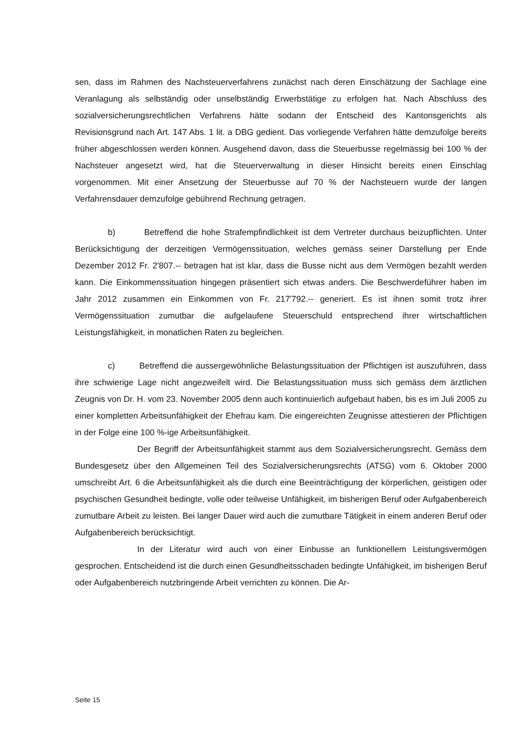sen, dass im Rahmen des Nachsteuerverfahrens zunächst nach deren Einschätzung der Sachlage eine Veranlagung als selbständig oder unselbständig Erwerbstätige zu erfolgen hat. Nach Abschluss des sozialversicherungsrechtlichen Verfahrens hätte sodann der Entscheid des Kantonsgerichts als Revisionsgrund nach Art. 147 Abs. 1 lit. a DBG gedient. Das vorliegende Verfahren hätte demzufolge bereits früher abgeschlossen werden können. Ausgehend davon, dass die Steuerbusse regelmässig bei 100 % der Nachsteuer angesetzt wird, hat die Steuerverwaltung in dieser Hinsicht bereits einen Einschlag vorgenommen. Mit einer Ansetzung der Steuerbusse auf 70 % der Nachsteuern wurde der langen Verfahrensdauer demzufolge gebührend Rechnung getragen.
b) Betreffend die hohe Strafempfindlichkeit ist dem Vertreter durchaus beizupflichten. Unter Berücksichtigung der derzeitigen Vermögenssituation, welches gemäss seiner Darstellung per Ende Dezember 2012 Fr. 2'807.-- betragen hat ist klar, dass die Busse nicht aus dem Vermögen bezahlt werden kann. Die Einkommenssituation hingegen präsentiert sich etwas anders. Die Beschwerdeführer haben im Jahr 2012 zusammen ein Einkommen von Fr. 217'792.-- generiert. Es ist ihnen somit trotz ihrer Vermögenssituation zumutbar die aufgelaufene Steuerschuld entsprechend ihrer wirtschaftlichen Leistungsfähigkeit, in monatlichen Raten zu begleichen.
c) Betreffend die aussergewöhnliche Belastungssituation der Pflichtigen ist auszuführen, dass ihre schwierige Lage nicht angezweifelt wird. Die Belastungssituation muss sich gemäss dem ärztlichen Zeugnis von Dr. H. vom 23. November 2005 denn auch kontinuierlich aufgebaut haben, bis es im Juli 2005 zu einer kompletten Arbeitsunfähigkeit der Ehefrau kam. Die eingereichten Zeugnisse attestieren der Pflichtigen in der Folge eine 100 %-ige Arbeitsunfähigkeit.
Der Begriff der Arbeitsunfähigkeit stammt aus dem Sozialversicherungsrecht. Gemäss dem Bundesgesetz über den Allgemeinen Teil des Sozialversicherungsrechts (ATSG) vom 6. Oktober 2000 umschreibt Art. 6 die Arbeitsunfähigkeit als die durch eine Beeinträchtigung der körperlichen, geistigen oder psychischen Gesundheit bedingte, volle oder teilweise Unfähigkeit, im bisherigen Beruf oder Aufgabenbereich zumutbare Arbeit zu leisten. Bei langer Dauer wird auch die zumutbare Tätigkeit in einem anderen Beruf oder Aufgabenbereich berücksichtigt.
In der Literatur wird auch von einer Einbusse an funktionellem Leistungsvermögen gesprochen. Entscheidend ist die durch einen Gesundheitsschaden bedingte Unfähigkeit, im bisherigen Beruf oder Aufgabenbereich nutzbringende Arbeit verrichten zu können. Die Ar-
Seite 15